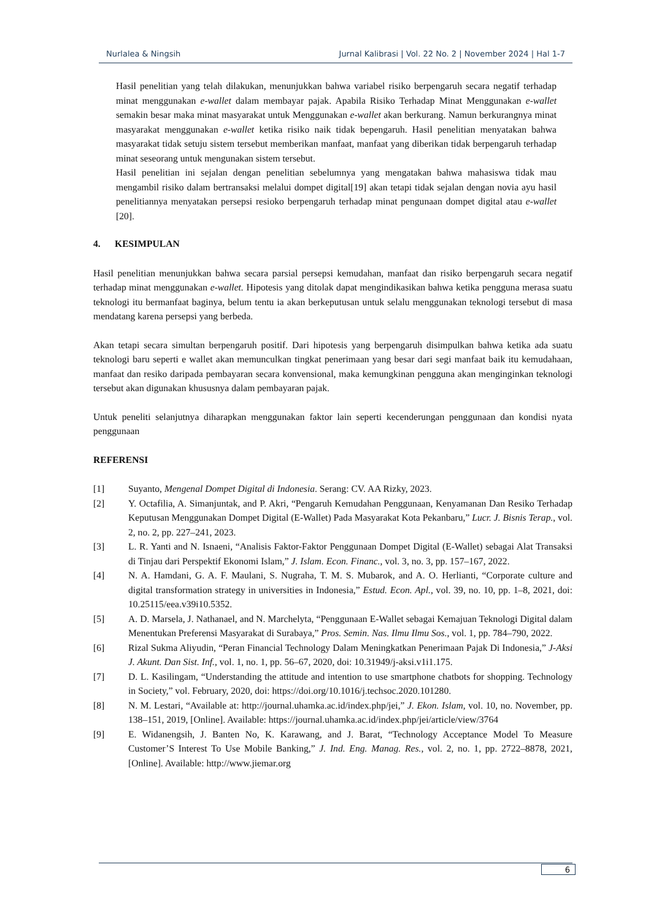Nurlalea & Ningsih Jurnal Kalibrasi | Vol. 22 No. 2 | November 2024 | Hal 1-7
Hasil penelitian yang telah dilakukan, menunjukkan bahwa variabel risiko berpengaruh secara negatif terhadap minat menggunakan e-wallet dalam membayar pajak. Apabila Risiko Terhadap Minat Menggunakan e-wallet semakin besar maka minat masyarakat untuk Menggunakan e-wallet akan berkurang. Namun berkurangnya minat masyarakat menggunakan e-wallet ketika risiko naik tidak bepengaruh. Hasil penelitian menyatakan bahwa masyarakat tidak setuju sistem tersebut memberikan manfaat, manfaat yang diberikan tidak berpengaruh terhadap minat seseorang untuk mengunakan sistem tersebut.
Hasil penelitian ini sejalan dengan penelitian sebelumnya yang mengatakan bahwa mahasiswa tidak mau mengambil risiko dalam bertransaksi melalui dompet digital[19] akan tetapi tidak sejalan dengan novia ayu hasil penelitiannya menyatakan persepsi resioko berpengaruh terhadap minat pengunaan dompet digital atau e-wallet [20].
4. KESIMPULAN
Hasil penelitian menunjukkan bahwa secara parsial persepsi kemudahan, manfaat dan risiko berpengaruh secara negatif terhadap minat menggunakan e-wallet. Hipotesis yang ditolak dapat mengindikasikan bahwa ketika pengguna merasa suatu teknologi itu bermanfaat baginya, belum tentu ia akan berkeputusan untuk selalu menggunakan teknologi tersebut di masa mendatang karena persepsi yang berbeda.
Akan tetapi secara simultan berpengaruh positif. Dari hipotesis yang berpengaruh disimpulkan bahwa ketika ada suatu teknologi baru seperti e wallet akan memunculkan tingkat penerimaan yang besar dari segi manfaat baik itu kemudahaan, manfaat dan resiko daripada pembayaran secara konvensional, maka kemungkinan pengguna akan menginginkan teknologi tersebut akan digunakan khususnya dalam pembayaran pajak.
Untuk peneliti selanjutnya diharapkan menggunakan faktor lain seperti kecenderungan penggunaan dan kondisi nyata penggunaan
REFERENSI
[1] Suyanto, Mengenal Dompet Digital di Indonesia. Serang: CV. AA Rizky, 2023.
[2] Y. Octafilia, A. Simanjuntak, and P. Akri, “Pengaruh Kemudahan Penggunaan, Kenyamanan Dan Resiko Terhadap Keputusan Menggunakan Dompet Digital (E-Wallet) Pada Masyarakat Kota Pekanbaru,” Lucr. J. Bisnis Terap., vol. 2, no. 2, pp. 227–241, 2023.
[3] L. R. Yanti and N. Isnaeni, “Analisis Faktor-Faktor Penggunaan Dompet Digital (E-Wallet) sebagai Alat Transaksi di Tinjau dari Perspektif Ekonomi Islam,” J. Islam. Econ. Financ., vol. 3, no. 3, pp. 157–167, 2022.
[4] N. A. Hamdani, G. A. F. Maulani, S. Nugraha, T. M. S. Mubarok, and A. O. Herlianti, “Corporate culture and digital transformation strategy in universities in Indonesia,” Estud. Econ. Apl., vol. 39, no. 10, pp. 1–8, 2021, doi: 10.25115/eea.v39i10.5352.
[5] A. D. Marsela, J. Nathanael, and N. Marchelyta, “Penggunaan E-Wallet sebagai Kemajuan Teknologi Digital dalam Menentukan Preferensi Masyarakat di Surabaya,” Pros. Semin. Nas. Ilmu Ilmu Sos., vol. 1, pp. 784–790, 2022.
[6] Rizal Sukma Aliyudin, “Peran Financial Technology Dalam Meningkatkan Penerimaan Pajak Di Indonesia,” J-Aksi J. Akunt. Dan Sist. Inf., vol. 1, no. 1, pp. 56–67, 2020, doi: 10.31949/j-aksi.v1i1.175.
[7] D. L. Kasilingam, “Understanding the attitude and intention to use smartphone chatbots for shopping. Technology in Society,” vol. February, 2020, doi: https://doi.org/10.1016/j.techsoc.2020.101280.
[8] N. M. Lestari, “Available at: http://journal.uhamka.ac.id/index.php/jei,” J. Ekon. Islam, vol. 10, no. November, pp. 138–151, 2019, [Online]. Available: https://journal.uhamka.ac.id/index.php/jei/article/view/3764
[9] E. Widanengsih, J. Banten No, K. Karawang, and J. Barat, “Technology Acceptance Model To Measure Customer’S Interest To Use Mobile Banking,” J. Ind. Eng. Manag. Res., vol. 2, no. 1, pp. 2722–8878, 2021, [Online]. Available: http://www.jiemar.org
6